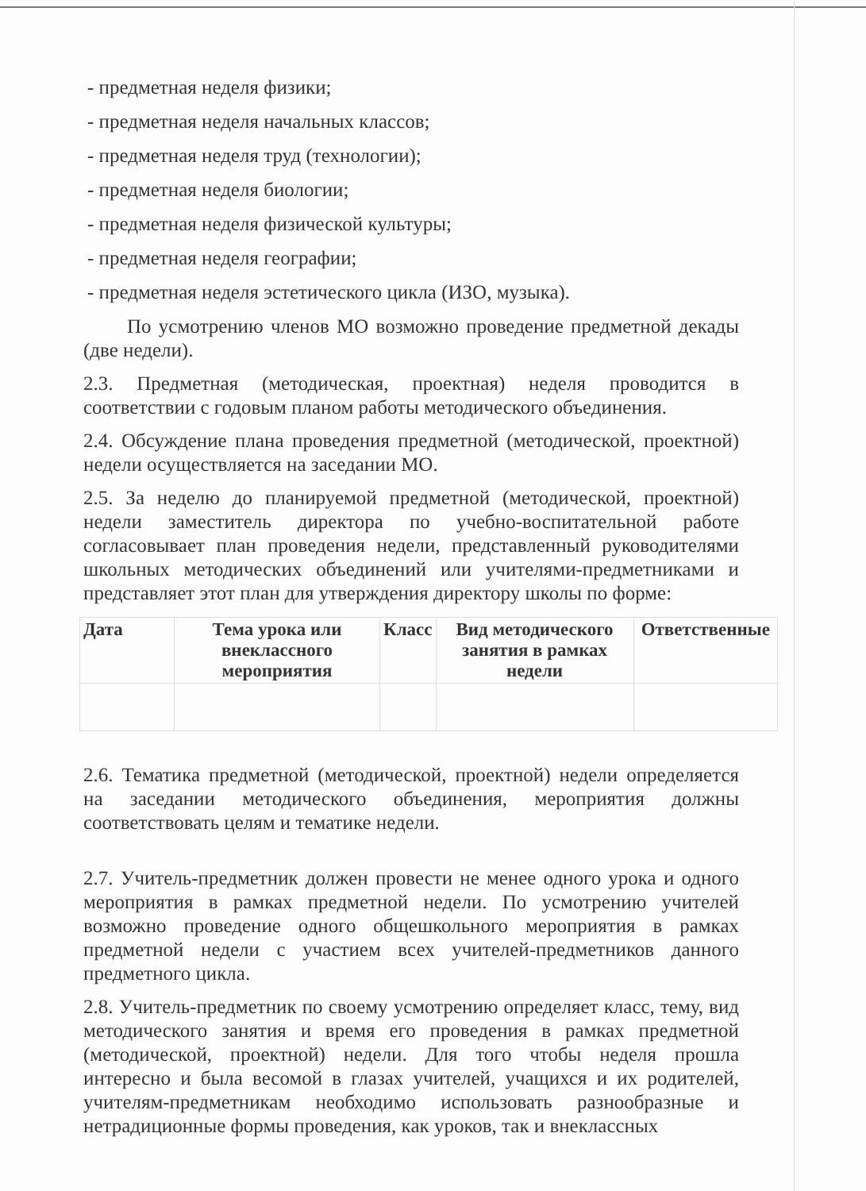- предметная неделя физики;
- предметная неделя начальных классов;
- предметная неделя труд (технологии);
- предметная неделя биологии;
- предметная неделя физической культуры;
- предметная неделя географии;
- предметная неделя эстетического цикла (ИЗО, музыка).
По усмотрению членов МО возможно проведение предметной декады (две недели).
2.3. Предметная (методическая, проектная) неделя проводится в соответствии с годовым планом работы методического объединения.
2.4. Обсуждение плана проведения предметной (методической, проектной) недели осуществляется на заседании МО.
2.5. За неделю до планируемой предметной (методической, проектной) недели заместитель директора по учебно-воспитательной работе согласовывает план проведения недели, представленный руководителями школьных методических объединений или учителями-предметниками и представляет этот план для утверждения директору школы по форме:
| Дата | Тема урока или внеклассного мероприятия | Класс | Вид методического занятия в рамках недели | Ответственные |
| --- | --- | --- | --- | --- |
2.6. Тематика предметной (методической, проектной) недели определяется на заседании методического объединения, мероприятия должны соответствовать целям и тематике недели.
2.7. Учитель-предметник должен провести не менее одного урока и одного мероприятия в рамках предметной недели. По усмотрению учителей возможно проведение одного общешкольного мероприятия в рамках предметной недели с участием всех учителей-предметников данного предметного цикла.
2.8. Учитель-предметник по своему усмотрению определяет класс, тему, вид методического занятия и время его проведения в рамках предметной (методической, проектной) недели. Для того чтобы неделя прошла интересно и была весомой в глазах учителей, учащихся и их родителей, учителям-предметникам необходимо использовать разнообразные и нетрадиционные формы проведения, как уроков, так и внеклассных